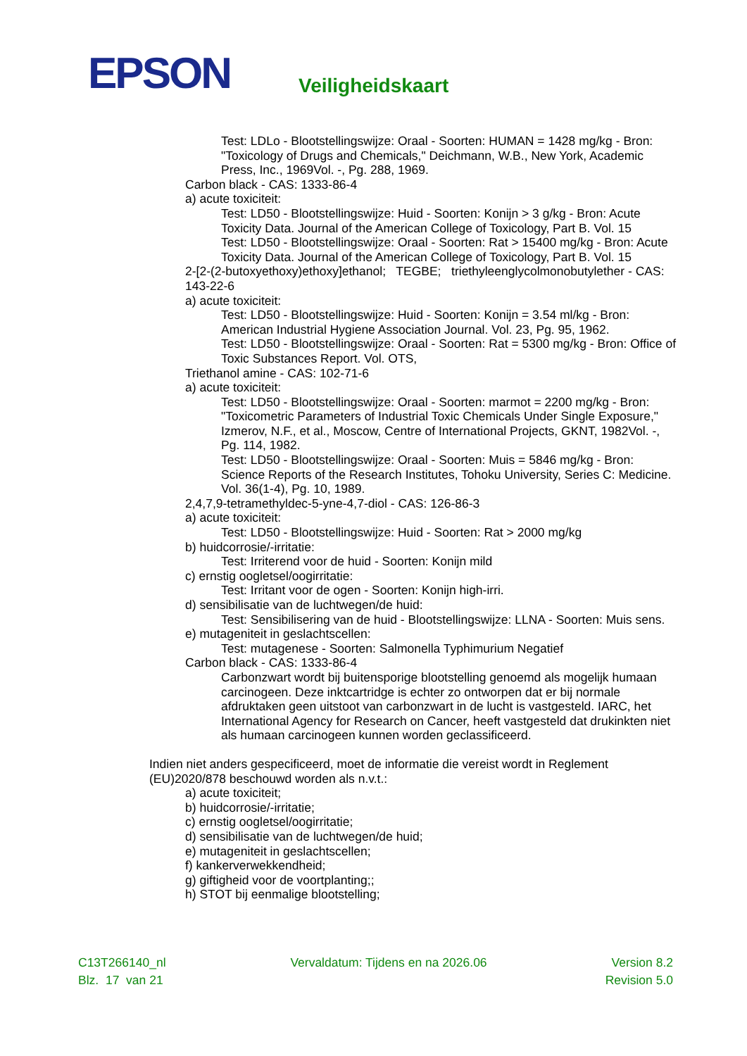EPSON Veiligheidskaart
Test: LDLo - Blootstellingswijze: Oraal - Soorten: HUMAN = 1428 mg/kg - Bron: "Toxicology of Drugs and Chemicals," Deichmann, W.B., New York, Academic Press, Inc., 1969Vol. -, Pg. 288, 1969.
Carbon black - CAS: 1333-86-4
a) acute toxiciteit:
Test: LD50 - Blootstellingswijze: Huid - Soorten: Konijn > 3 g/kg - Bron: Acute Toxicity Data. Journal of the American College of Toxicology, Part B. Vol. 15
Test: LD50 - Blootstellingswijze: Oraal - Soorten: Rat > 15400 mg/kg - Bron: Acute Toxicity Data. Journal of the American College of Toxicology, Part B. Vol. 15
2-[2-(2-butoxyethoxy)ethoxy]ethanol; TEGBE; triethyleenglycolmonobutylether - CAS: 143-22-6
a) acute toxiciteit:
Test: LD50 - Blootstellingswijze: Huid - Soorten: Konijn = 3.54 ml/kg - Bron: American Industrial Hygiene Association Journal. Vol. 23, Pg. 95, 1962.
Test: LD50 - Blootstellingswijze: Oraal - Soorten: Rat = 5300 mg/kg - Bron: Office of Toxic Substances Report. Vol. OTS,
Triethanol amine - CAS: 102-71-6
a) acute toxiciteit:
Test: LD50 - Blootstellingswijze: Oraal - Soorten: marmot = 2200 mg/kg - Bron: "Toxicometric Parameters of Industrial Toxic Chemicals Under Single Exposure," Izmerov, N.F., et al., Moscow, Centre of International Projects, GKNT, 1982Vol. -, Pg. 114, 1982.
Test: LD50 - Blootstellingswijze: Oraal - Soorten: Muis = 5846 mg/kg - Bron: Science Reports of the Research Institutes, Tohoku University, Series C: Medicine. Vol. 36(1-4), Pg. 10, 1989.
2,4,7,9-tetramethyldec-5-yne-4,7-diol - CAS: 126-86-3
a) acute toxiciteit:
Test: LD50 - Blootstellingswijze: Huid - Soorten: Rat > 2000 mg/kg
b) huidcorrosie/-irritatie:
Test: Irriterend voor de huid - Soorten: Konijn mild
c) ernstig oogletsel/oogirritatie:
Test: Irritant voor de ogen - Soorten: Konijn high-irri.
d) sensibilisatie van de luchtwegen/de huid:
Test: Sensibilisering van de huid - Blootstellingswijze: LLNA - Soorten: Muis sens.
e) mutageniteit in geslachtscellen:
Test: mutagenese - Soorten: Salmonella Typhimurium Negatief
Carbon black - CAS: 1333-86-4
Carbonzwart wordt bij buitensporige blootstelling genoemd als mogelijk humaan carcinogeen. Deze inktcartridge is echter zo ontworpen dat er bij normale afdruktaken geen uitstoot van carbonzwart in de lucht is vastgesteld. IARC, het International Agency for Research on Cancer, heeft vastgesteld dat drukinkten niet als humaan carcinogeen kunnen worden geclassificeerd.
Indien niet anders gespecificeerd, moet de informatie die vereist wordt in Reglement (EU)2020/878 beschouwd worden als n.v.t.:
a) acute toxiciteit;
b) huidcorrosie/-irritatie;
c) ernstig oogletsel/oogirritatie;
d) sensibilisatie van de luchtwegen/de huid;
e) mutageniteit in geslachtscellen;
f) kankerverwekkendheid;
g) giftigheid voor de voortplanting;;
h) STOT bij eenmalige blootstelling;
C13T266140_nl Vervaldatum: Tijdens en na 2026.06 Version 8.2
Blz. 17 van 21 Revision 5.0